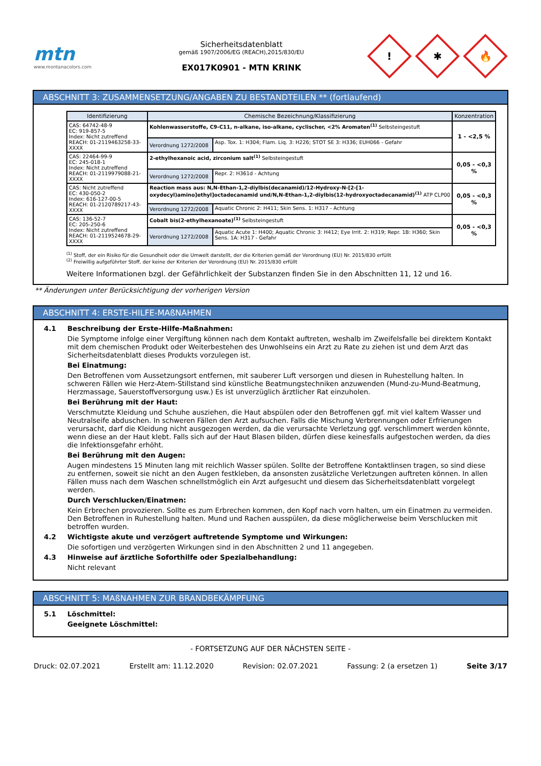mtn
www.montanacolors.com
Sicherheitsdatenblatt
gemäß 1907/2006/EG (REACH),2015/830/EU
EX017K0901 - MTN KRINK
!
✱
🔥
ABSCHNITT 3: ZUSAMMENSETZUNG/ANGABEN ZU BESTANDTEILEN ** (fortlaufend)
| Identifizierung | Chemische Bezeichnung/Klassifizierung | | Konzentration |
| --- | --- | --- | --- |
| CAS: 64742-48-9 EC: 919-857-5 Index: Nicht zutreffend REACH: 01-2119463258-33-XXXX | Kohlenwasserstoffe, C9-C11, n-alkane, iso-alkane, cyclischer, <2% Aromaten<sup>(1)</sup> Selbsteingestuft | | 1 - <2,5 % |
| | Verordnung 1272/2008 | Asp. Tox. 1: H304; Flam. Liq. 3: H226; STOT SE 3: H336; EUH066 - Gefahr | |
| CAS: 22464-99-9 EC: 245-018-1 Index: Nicht zutreffend REACH: 01-2119979088-21-XXXX | 2-ethylhexanoic acid, zirconium salt<sup>(1)</sup> Selbsteingestuft | | 0,05 - <0,3 % |
| | Verordnung 1272/2008 | Repr. 2: H361d - Achtung | |
| CAS: Nicht zutreffend EC: 430-050-2 Index: 616-127-00-5 REACH: 01-2120789217-43-XXXX | Reaction mass aus: N,N-Ethan-1,2-diylbis(decanamid)/12-Hydroxy-N-[2-[1-oxydecyl)amino]ethyl]octadecanamid und/N,N-Ethan-1,2-diylbis(12-hydroxyoctadecanamid)<sup>(1)</sup> ATP CLP00 | | 0,05 - <0,3 % |
| | Verordnung 1272/2008 | Aquatic Chronic 2: H411; Skin Sens. 1: H317 - Achtung | |
| CAS: 136-52-7 EC: 205-250-6 Index: Nicht zutreffend REACH: 01-2119524678-29-XXXX | Cobalt bis(2-ethylhexanoate)<sup>(1)</sup> Selbsteingestuft | | 0,05 - <0,3 % |
| | Verordnung 1272/2008 | Aquatic Acute 1: H400; Aquatic Chronic 3: H412; Eye Irrit. 2: H319; Repr. 1B: H360; Skin Sens. 1A: H317 - Gefahr | |
<sup>(1)</sup> Stoff, der ein Risiko für die Gesundheit oder die Umwelt darstellt, der die Kriterien gemäß der Verordnung (EU) Nr. 2015/830 erfüllt
<sup>(2)</sup> Freiwillig aufgeführter Stoff, der keine der Kriterien der Verordnung (EU) Nr. 2015/830 erfüllt
Weitere Informationen bzgl. der Gefährlichkeit der Substanzen finden Sie in den Abschnitten 11, 12 und 16.
** Änderungen unter Berücksichtigung der vorherigen Version
ABSCHNITT 4: ERSTE-HILFE-MAßNAHMEN
4.1 Beschreibung der Erste-Hilfe-Maßnahmen:
Die Symptome infolge einer Vergiftung können nach dem Kontakt auftreten, weshalb im Zweifelsfalle bei direktem Kontakt mit dem chemischen Produkt oder Weiterbestehen des Unwohlseins ein Arzt zu Rate zu ziehen ist und dem Arzt das Sicherheitsdatenblatt dieses Produkts vorzulegen ist.
Bei Einatmung:
Den Betroffenen vom Aussetzungsort entfernen, mit sauberer Luft versorgen und diesen in Ruhestellung halten. In schweren Fällen wie Herz-Atem-Stillstand sind künstliche Beatmungstechniken anzuwenden (Mund-zu-Mund-Beatmung, Herzmassage, Sauerstoffversorgung usw.) Es ist unverzüglich ärztlicher Rat einzuholen.
Bei Berührung mit der Haut:
Verschmutzte Kleidung und Schuhe ausziehen, die Haut abspülen oder den Betroffenen ggf. mit viel kaltem Wasser und Neutralseife abduschen. In schweren Fällen den Arzt aufsuchen. Falls die Mischung Verbrennungen oder Erfrierungen verursacht, darf die Kleidung nicht ausgezogen werden, da die verursachte Verletzung ggf. verschlimmert werden könnte, wenn diese an der Haut klebt. Falls sich auf der Haut Blasen bilden, dürfen diese keinesfalls aufgestochen werden, da dies die Infektionsgefahr erhöht.
Bei Berührung mit den Augen:
Augen mindestens 15 Minuten lang mit reichlich Wasser spülen. Sollte der Betroffene Kontaktlinsen tragen, so sind diese zu entfernen, soweit sie nicht an den Augen festkleben, da ansonsten zusätzliche Verletzungen auftreten können. In allen Fällen muss nach dem Waschen schnellstmöglich ein Arzt aufgesucht und diesem das Sicherheitsdatenblatt vorgelegt werden.
Durch Verschlucken/Einatmen:
Kein Erbrechen provozieren. Sollte es zum Erbrechen kommen, den Kopf nach vorn halten, um ein Einatmen zu vermeiden. Den Betroffenen in Ruhestellung halten. Mund und Rachen ausspülen, da diese möglicherweise beim Verschlucken mit betroffen wurden.
4.2 Wichtigste akute und verzögert auftretende Symptome und Wirkungen:
Die sofortigen und verzögerten Wirkungen sind in den Abschnitten 2 und 11 angegeben.
4.3 Hinweise auf ärztliche Soforthilfe oder Spezialbehandlung:
Nicht relevant
ABSCHNITT 5: MAßNAHMEN ZUR BRANDBEKÄMPFUNG
5.1 Löschmittel:
Geeignete Löschmittel:
- FORTSETZUNG AUF DER NÄCHSTEN SEITE -
Druck: 02.07.2021 Erstellt am: 11.12.2020 Revision: 02.07.2021 Fassung: 2 (a ersetzen 1) Seite 3/17